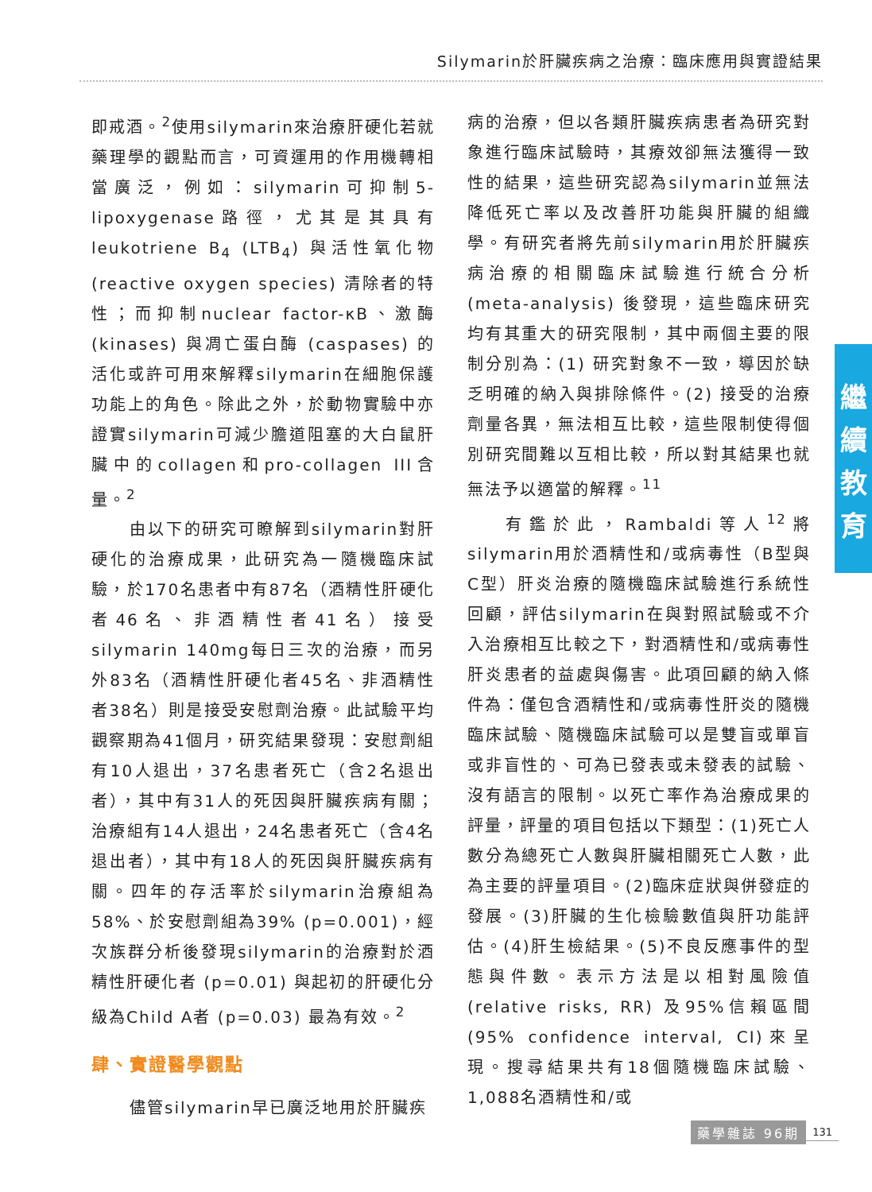Silymarin於肝臟疾病之治療：臨床應用與實證結果
即戒酒。<sup>2</sup>使用silymarin來治療肝硬化若就藥理學的觀點而言，可資運用的作用機轉相當廣泛，例如：silymarin可抑制5-lipoxygenase路徑，尤其是其具有leukotriene B<sub>4</sub> (LTB<sub>4</sub>) 與活性氧化物 (reactive oxygen species) 清除者的特性；而抑制nuclear factor-κB、激酶(kinases) 與凋亡蛋白酶 (caspases) 的活化或許可用來解釋silymarin在細胞保護功能上的角色。除此之外，於動物實驗中亦證實silymarin可減少膽道阻塞的大白鼠肝臟中的collagen和pro-collagen III含量。<sup>2</sup>
由以下的研究可瞭解到silymarin對肝硬化的治療成果，此研究為一隨機臨床試驗，於170名患者中有87名（酒精性肝硬化者46名、非酒精性者41名）接受silymarin 140mg每日三次的治療，而另外83名（酒精性肝硬化者45名、非酒精性者38名）則是接受安慰劑治療。此試驗平均觀察期為41個月，研究結果發現：安慰劑組有10人退出，37名患者死亡（含2名退出者），其中有31人的死因與肝臟疾病有關；治療組有14人退出，24名患者死亡（含4名退出者），其中有18人的死因與肝臟疾病有關。四年的存活率於silymarin治療組為58%、於安慰劑組為39% (p=0.001)，經次族群分析後發現silymarin的治療對於酒精性肝硬化者 (p=0.01) 與起初的肝硬化分級為Child A者 (p=0.03) 最為有效。<sup>2</sup>
肆、實證醫學觀點
儘管silymarin早已廣泛地用於肝臟疾
病的治療，但以各類肝臟疾病患者為研究對象進行臨床試驗時，其療效卻無法獲得一致性的結果，這些研究認為silymarin並無法降低死亡率以及改善肝功能與肝臟的組織學。有研究者將先前silymarin用於肝臟疾病治療的相關臨床試驗進行統合分析 (meta-analysis) 後發現，這些臨床研究均有其重大的研究限制，其中兩個主要的限制分別為：(1) 研究對象不一致，導因於缺乏明確的納入與排除條件。(2) 接受的治療劑量各異，無法相互比較，這些限制使得個別研究間難以互相比較，所以對其結果也就無法予以適當的解釋。<sup>11</sup>
有鑑於此，Rambaldi等人<sup>12</sup>將silymarin用於酒精性和/或病毒性（B型與C型）肝炎治療的隨機臨床試驗進行系統性回顧，評估silymarin在與對照試驗或不介入治療相互比較之下，對酒精性和/或病毒性肝炎患者的益處與傷害。此項回顧的納入條件為：僅包含酒精性和/或病毒性肝炎的隨機臨床試驗、隨機臨床試驗可以是雙盲或單盲或非盲性的、可為已發表或未發表的試驗、沒有語言的限制。以死亡率作為治療成果的評量，評量的項目包括以下類型：(1)死亡人數分為總死亡人數與肝臟相關死亡人數，此為主要的評量項目。(2)臨床症狀與併發症的發展。(3)肝臟的生化檢驗數值與肝功能評估。(4)肝生檢結果。(5)不良反應事件的型態與件數。表示方法是以相對風險值 (relative risks, RR) 及95%信賴區間 (95% confidence interval, CI)來呈現。搜尋結果共有18個隨機臨床試驗、1,088名酒精性和/或
繼
續
教
育
藥學雜誌 96期 131